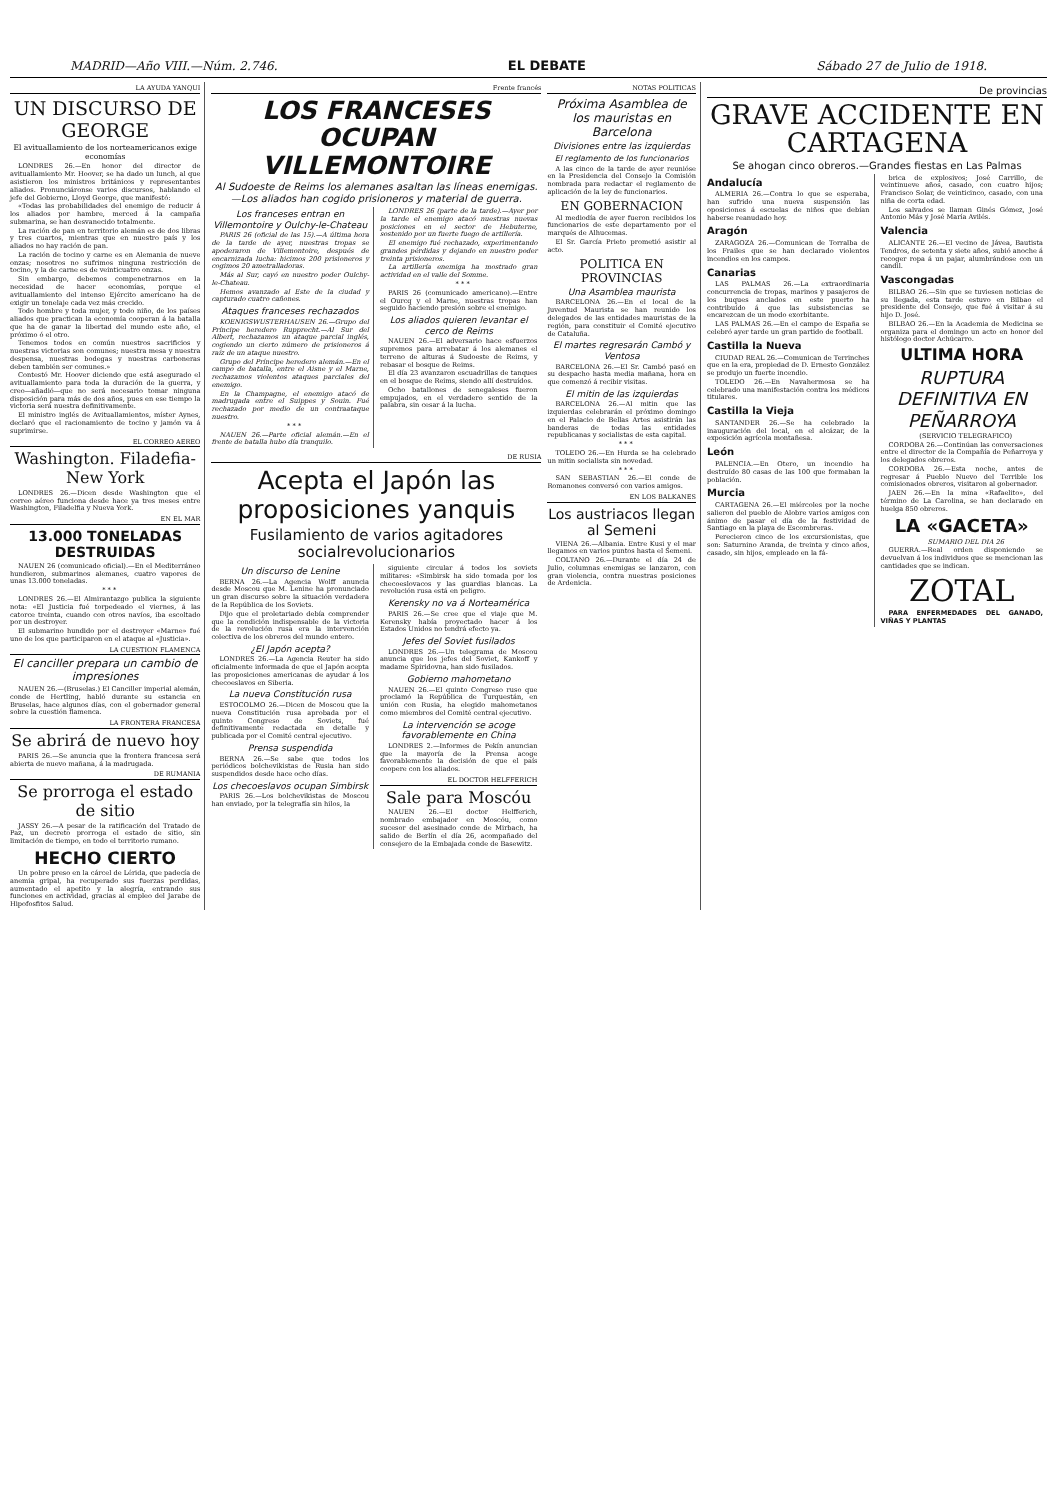MADRID—Año VIII.—Núm. 2.746. EL DEBATE Sábado 27 de Julio de 1918.
LA AYUDA YANQUI
UN DISCURSO DE GEORGE
El avituallamiento de los norteamericanos exige economías
LONDRES 26.—En honor del director de avituallamiento Mr. Hoover, se ha dado un lunch, al que asistieron los ministros británicos y representantes aliados. Pronunciáronse varios discursos, hablando el jefe del Gobierno, Lloyd George, que manifestó:
«Todas las probabilidades del enemigo de reducir á los aliados por hambre, merced á la campaña submarina, se han desvanecido totalmente.
La ración de pan en territorio alemán es de dos libras y tres cuartos, mientras que en nuestro país y los aliados no hay ración de pan.
La ración de tocino y carne es en Alemania de nueve onzas; nosotros no sufrimos ninguna restricción de tocino, y la de carne es de veinticuatro onzas.
Sin embargo, debemos compenetrarnos en la necesidad de hacer economías, porque el avituallamiento del intenso Ejército americano ha de exigir un tonelaje cada vez más crecido.
Todo hombre y toda mujer, y todo niño, de los países aliados que practican la economía cooperan á la batalla que ha de ganar la libertad del mundo este año, el próximo ó el otro.
Tenemos todos en común nuestros sacrificios y nuestras victorias son comunes; nuestra mesa y nuestra despensa, nuestras bodegas y nuestras carboneras deben también ser comunes.»
Contestó Mr. Hoover diciendo que está asegurado el avituallamiento para toda la duración de la guerra, y creo—añadió—que no será necesario tomar ninguna disposición para más de dos años, pues en ese tiempo la victoria será nuestra definitivamente.
El ministro inglés de Avituallamientos, míster Aynes, declaró que el racionamiento de tocino y jamón va á suprimirse.
EL CORREO AEREO
Washington. Filadefia-New York
LONDRES 26.—Dicen desde Washington que el correo aéreo funciona desde hace ya tres meses entre Washington, Filadelfia y Nueva York.
EN EL MAR
13.000 TONELADAS DESTRUIDAS
NAUEN 26 (comunicado oficial).—En el Mediterráneo hundieron, submarinos alemanes, cuatro vapores de unas 13.000 toneladas.
* * *
LONDRES 26.—El Almirantazgo publica la siguiente nota: «El Justicia fué torpedeado el viernes, á las catorce treinta, cuando con otros navíos, iba escoltado por un destroyer.
El submarino hundido por el destroyer «Marne» fué uno de los que participaron en el ataque al «Justicia».
LA CUESTION FLAMENCA
El canciller prepara un cambio de impresiones
NAUEN 26.—(Bruselas.) El Canciller imperial alemán, conde de Hertling, habló durante su estancia en Bruselas, hace algunos días, con el gobernador general sobre la cuestión flamenca.
LA FRONTERA FRANCESA
Se abrirá de nuevo hoy
PARIS 26.—Se anuncia que la frontera francesa será abierta de nuevo mañana, á la madrugada.
DE RUMANIA
Se prorroga el estado de sitio
JASSY 26.—A pesar de la ratificación del Tratado de Paz, un decreto prorroga el estado de sitio, sin limitación de tiempo, en todo el territorio rumano.
HECHO CIERTO
Un pobre preso en la cárcel de Lérida, que padecía de anemia gripal, ha recuperado sus fuerzas perdidas, aumentado el apetito y la alegría, entrando sus funciones en actividad, gracias al empleo del Jarabe de Hipofosfitos Salud.
Frente francés
LOS FRANCESES OCUPAN VILLEMONTOIRE
Al Sudoeste de Reims los alemanes asaltan las líneas enemigas.—Los aliados han cogido prisioneros y material de guerra.
Los franceses entran en Villemontoire y Oulchy-le-Chateau
PARIS 26 (oficial de las 15).—A última hora de la tarde de ayer, nuestras tropas se apoderaron de Villemontoire, después de encarnizada lucha: hicimos 200 prisioneros y cogimos 20 ametralladoras.
Más al Sur, cayó en nuestro poder Oulchy-le-Chateau.
Hemos avanzado al Este de la ciudad y capturado cuatro cañones.
Ataques franceses rechazados
KOENIGSWUSTERHAUSEN 26.—Grupo del Príncipe heredero Rupprecht.—Al Sur del Albert, rechazamos un ataque parcial inglés, cogiendo un cierto número de prisioneros á raíz de un ataque nuestro.
Grupo del Príncipe heredero alemán.—En el campo de batalla, entre el Aisne y el Marne, rechazamos violentos ataques parciales del enemigo.
En la Champagne, el enemigo atacó de madrugada entre el Suippes y Souin. Fué rechazado por medio de un contraataque nuestro.
* * *
NAUEN 26.—Parte oficial alemán.—En el frente de batalla hubo día tranquilo.
LONDRES 26 (parte de la tarde).—Ayer por la tarde el enemigo atacó nuestras nuevas posiciones en el sector de Hebuterne, sostenido por un fuerte fuego de artillería.
El enemigo fué rechazado, experimentando grandes pérdidas y dejando en nuestro poder treinta prisioneros.
La artillería enemiga ha mostrado gran actividad en el valle del Somme.
* * *
PARIS 26 (comunicado americano).—Entre el Ourcq y el Marne, nuestras tropas han seguido haciendo presión sobre el enemigo.
Los aliados quieren levantar el cerco de Reims
NAUEN 26.—El adversario hace esfuerzos supremos para arrebatar á los alemanes el terreno de alturas á Sudoeste de Reims, y rebasar el bosque de Reims.
El día 23 avanzaron escuadrillas de tanques en el bosque de Reims, siendo allí destruídos.
Ocho batallones de senegaleses fueron empujados, en el verdadero sentido de la palabra, sin cesar á la lucha.
DE RUSIA
Acepta el Japón las proposiciones yanquis
Fusilamiento de varios agitadores socialrevolucionarios
Un discurso de Lenine
BERNA 26.—La Agencia Wolff anuncia desde Moscou que M. Lenine ha pronunciado un gran discurso sobre la situación verdadera de la República de los Soviets.
Dijo que el proletariado debía comprender que la condición indispensable de la victoria de la revolución rusa era la intervención colectiva de los obreros del mundo entero.
¿El Japón acepta?
LONDRES 26.—La Agencia Reuter ha sido oficialmente informada de que el Japón acepta las proposiciones americanas de ayudar á los checoeslavos en Siberia.
La nueva Constitución rusa
ESTOCOLMO 26.—Dicen de Moscou que la nueva Constitución rusa aprobada por el quinto Congreso de Soviets, fué definitivamente redactada en detalle y publicada por el Comité central ejecutivo.
Prensa suspendida
BERNA 26.—Se sabe que todos los periódicos bolchevikistas de Rusia han sido suspendidos desde hace ocho días.
Los checoeslavos ocupan Simbirsk
PARIS 26.—Los bolchevikistas de Moscou han enviado, por la telegrafía sin hilos, la
siguiente circular á todos los soviets militares: «Simbirsk ha sido tomada por los checoeslovacos y las guardias blancas. La revolución rusa está en peligro.
Kerensky no va á Norteamérica
PARIS 26.—Se cree que el viaje que M. Kerensky había proyectado hacer á los Estados Unidos no tendrá efecto ya.
Jefes del Soviet fusilados
LONDRES 26.—Un telegrama de Moscou anuncia que los jefes del Soviet, Kankoff y madame Spiridovna, han sido fusilados.
Gobierno mahometano
NAUEN 26.—El quinto Congreso ruso que proclamó la República de Turquestán, en unión con Rusia, ha elegido mahometanos como miembros del Comité central ejecutivo.
La intervención se acoge favorablemente en China
LONDRES 2.—Informes de Pekín anuncian que la mayoría de la Prensa acoge favorablemente la decisión de que el país coopere con los aliados.
EL DOCTOR HELFFERICH
Sale para Moscóu
NAUEN 26.—El doctor Helfferich, nombrado embajador en Moscóu, como sucesor del asesinado conde de Mirbach, ha salido de Berlín el día 26, acompañado del consejero de la Embajada conde de Basewitz.
NOTAS POLITICAS
Próxima Asamblea de los mauristas en Barcelona
Divisiones entre las izquierdas
El reglamento de los funcionarios
A las cinco de la tarde de ayer reunióse en la Presidencia del Consejo la Comisión nombrada para redactar el reglamento de aplicación de la ley de funcionarios.
EN GOBERNACION
Al mediodía de ayer fueron recibidos los funcionarios de este departamento por el marqués de Alhucemas.
El Sr. García Prieto prometió asistir al acto.
POLITICA EN PROVINCIAS
Una Asamblea maurista
BARCELONA 26.—En el local de la Juventud Maurista se han reunido los delegados de las entidades mauristas de la región, para constituir el Comité ejecutivo de Cataluña.
El martes regresarán Cambó y Ventosa
BARCELONA 26.—El Sr. Cambó pasó en su despacho hasta media mañana, hora en que comenzó á recibir visitas.
El mitin de las izquierdas
BARCELONA 26.—Al mitin que las izquierdas celebrarán el próximo domingo en el Palacio de Bellas Artes asistirán las banderas de todas las entidades republicanas y socialistas de esta capital.
* * *
TOLEDO 26.—En Hurda se ha celebrado un mitin socialista sin novedad.
* * *
SAN SEBASTIAN 26.—El conde de Romanones conversó con varios amigos.
EN LOS BALKANES
Los austriacos llegan al Semeni
VIENA 26.—Albania. Entre Kusi y el mar llegamos en varios puntos hasta el Semeni.
COLTANO 26.—Durante el día 24 de Julio, columnas enemigas se lanzaron, con gran violencia, contra nuestras posiciones de Ardenicia.
De provincias
GRAVE ACCIDENTE EN CARTAGENA
Se ahogan cinco obreros.—Grandes fiestas en Las Palmas
Andalucía
ALMERIA 26.—Contra lo que se esperaba, han sufrido una nueva suspensión las oposiciones á escuelas de niños que debían haberse reanudado hoy.
Aragón
ZARAGOZA 26.—Comunican de Torralba de los Frailes que se han declarado violentos incendios en los campos.
Canarias
LAS PALMAS 26.—La extraordinaria concurrencia de tropas, marinos y pasajeros de los buques anclados en este puerto ha contribuído á que las subsistencias se encarezcan de un modo exorbitante.
LAS PALMAS 26.—En el campo de España se celebró ayer tarde un gran partido de football.
Castilla la Nueva
CIUDAD REAL 26.—Comunican de Terrinches que en la era, propiedad de D. Ernesto González se produjo un fuerte incendio.
TOLEDO 26.—En Navahermosa se ha celebrado una manifestación contra los médicos titulares.
Castilla la Vieja
SANTANDER 26.—Se ha celebrado la inauguración del local, en el alcázar, de la exposición agrícola montañesa.
León
PALENCIA.—En Otero, un incendio ha destruído 80 casas de las 100 que formaban la población.
Murcia
CARTAGENA 26.—El miércoles por la noche salieron del pueblo de Alobre varios amigos con ánimo de pasar el día de la festividad de Santiago en la playa de Escombreras.
Perecieron cinco de los excursionistas, que son: Saturnino Aranda, de treinta y cinco años, casado, sin hijos, empleado en la fá-
brica de explosivos; José Carrillo, de veintinueve años, casado, con cuatro hijos; Francisco Solar, de veinticinco, casado, con una niña de corta edad.
Los salvados se llaman Ginés Gómez, José Antonio Más y José María Avilés.
Valencia
ALICANTE 26.—El vecino de Jávea, Bautista Tendros, de setenta y siete años, subió anoche á recoger ropa á un pajar, alumbrándose con un candil.
Vascongadas
BILBAO 26.—Sin que se tuviesen noticias de su llegada, esta tarde estuvo en Bilbao el presidente del Consejo, que fué á visitar á su hijo D. José.
BILBAO 26.—En la Academia de Medicina se organiza para el domingo un acto en honor del histólogo doctor Achúcarro.
ULTIMA HORA
RUPTURA DEFINITIVA EN PEÑARROYA
(SERVICIO TELEGRAFICO)
CORDOBA 26.—Continúan las conversaciones entre el director de la Compañía de Peñarroya y los delegados obreros.
CORDOBA 26.—Esta noche, antes de regresar á Pueblo Nuevo del Terrible los comisionados obreros, visitaron al gobernador.
JAEN 26.—En la mina «Rafaelito», del término de La Carolina, se han declarado en huelga 850 obreros.
LA «GACETA»
SUMARIO DEL DIA 26
GUERRA.—Real orden disponiendo se devuelvan á los individuos que se mencionan las cantidades que se indican.
ZOTAL
PARA ENFERMEDADES DEL GANADO, VIÑAS Y PLANTAS